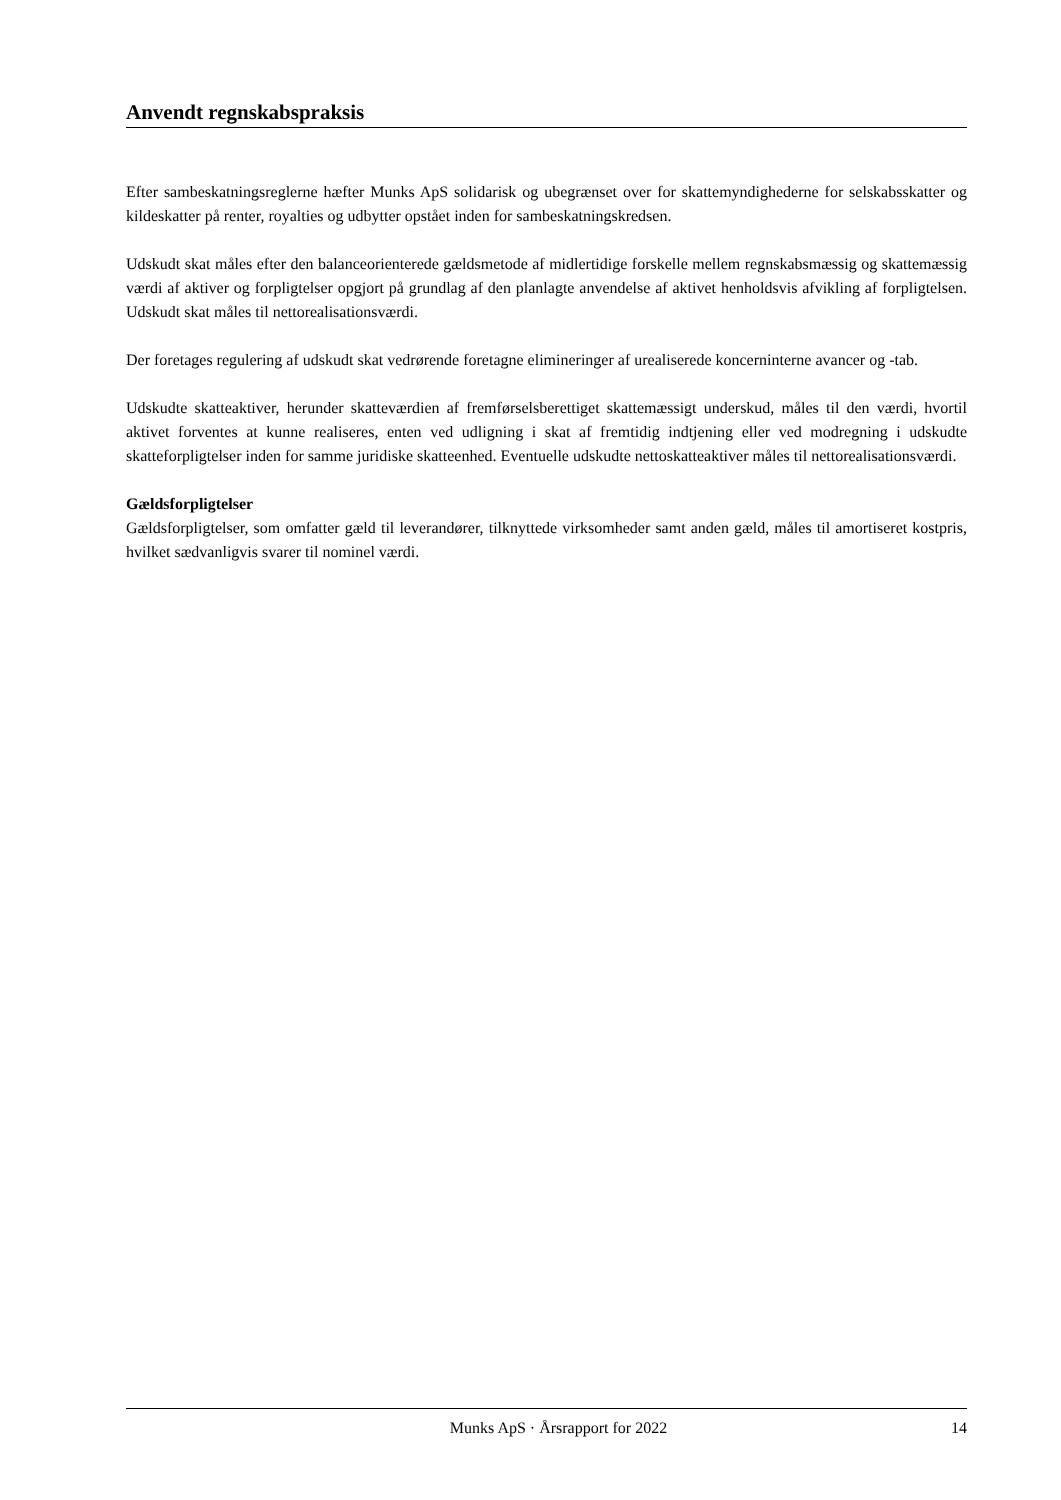Anvendt regnskabspraksis
Efter sambeskatningsreglerne hæfter Munks ApS solidarisk og ubegrænset over for skattemyndighederne for selskabsskatter og kildeskatter på renter, royalties og udbytter opstået inden for sambeskatningskredsen.
Udskudt skat måles efter den balanceorienterede gældsmetode af midlertidige forskelle mellem regnskabsmæssig og skattemæssig værdi af aktiver og forpligtelser opgjort på grundlag af den planlagte anvendelse af aktivet henholdsvis afvikling af forpligtelsen. Udskudt skat måles til nettorealisationsværdi.
Der foretages regulering af udskudt skat vedrørende foretagne elimineringer af urealiserede koncerninterne avancer og -tab.
Udskudte skatteaktiver, herunder skatteværdien af fremførselsberettiget skattemæssigt underskud, måles til den værdi, hvortil aktivet forventes at kunne realiseres, enten ved udligning i skat af fremtidig indtjening eller ved modregning i udskudte skatteforpligtelser inden for samme juridiske skatteenhed. Eventuelle udskudte nettoskatteaktiver måles til nettorealisationsværdi.
Gældsforpligtelser
Gældsforpligtelser, som omfatter gæld til leverandører, tilknyttede virksomheder samt anden gæld, måles til amortiseret kostpris, hvilket sædvanligvis svarer til nominel værdi.
Munks ApS · Årsrapport for 2022 14